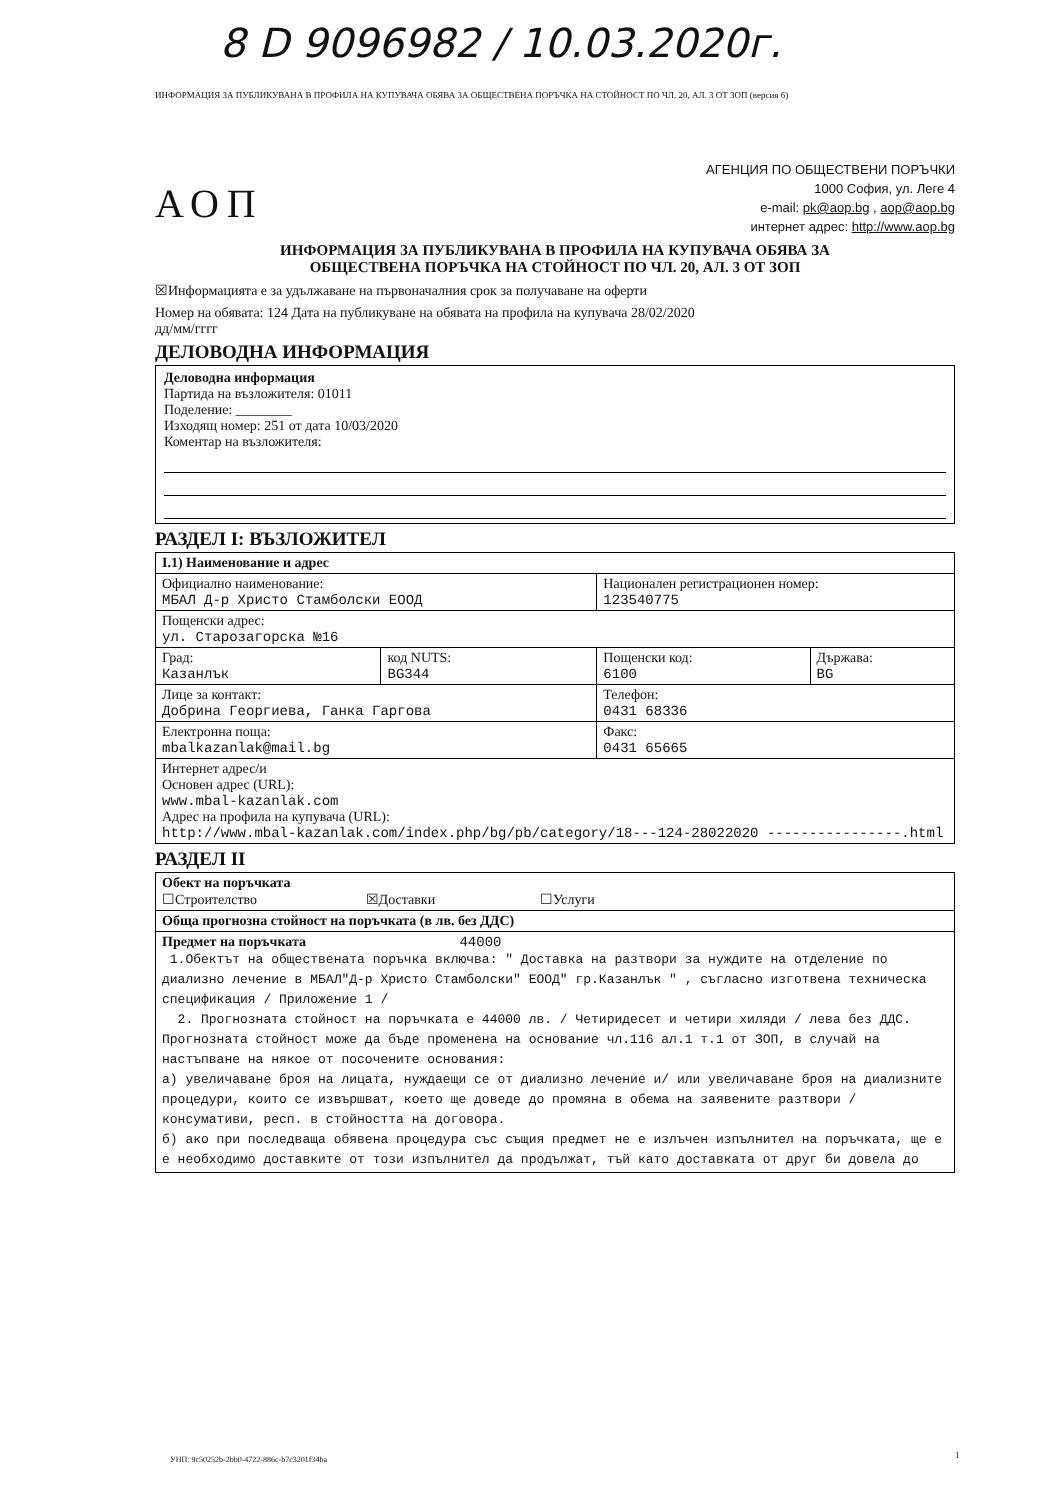8 D 9096982 / 10.03.2020г.
ИНФОРМАЦИЯ ЗА ПУБЛИКУВАНА В ПРОФИЛА НА КУПУВАЧА ОБЯВА ЗА ОБЩЕСТВЕНА ПОРЪЧКА НА СТОЙНОСТ ПО ЧЛ. 20, АЛ. 3 ОТ ЗОП (версия 6)
АОП
АГЕНЦИЯ ПО ОБЩЕСТВЕНИ ПОРЪЧКИ
1000 София, ул. Леге 4
e-mail: pk@aop.bg , aop@aop.bg
интернет адрес: http://www.aop.bg
ИНФОРМАЦИЯ ЗА ПУБЛИКУВАНА В ПРОФИЛА НА КУПУВАЧА ОБЯВА ЗА
ОБЩЕСТВЕНА ПОРЪЧКА НА СТОЙНОСТ ПО ЧЛ. 20, АЛ. 3 ОТ ЗОП
☒Информацията е за удължаване на първоначалния срок за получаване на оферти
Номер на обявата: 124 Дата на публикуване на обявата на профила на купувача 28/02/2020
дд/мм/гггг
ДЕЛОВОДНА ИНФОРМАЦИЯ
Деловодна информация
Партида на възложителя: 01011
Поделение: ________
Изходящ номер: 251 от дата 10/03/2020
Коментар на възложителя:
РАЗДЕЛ I: ВЪЗЛОЖИТЕЛ
| I.1) Наименование и адрес | | | |
| Официално наименование: МБАЛ Д-р Христо Стамболски ЕООД | | Национален регистрационен номер: 123540775 | |
| Пощенски адрес: ул. Старозагорска №16 | | | |
| Град: Казанлък | код NUTS: BG344 | Пощенски код: 6100 | Държава: BG |
| Лице за контакт: Добрина Георгиева, Ганка Гаргова | | Телефон: 0431 68336 | |
| Електронна поща: mbalkazanlak@mail.bg | | Факс: 0431 65665 | |
| Интернет адрес/и Основен адрес (URL): www.mbal-kazanlak.com Адрес на профила на купувача (URL): http://www.mbal-kazanlak.com/index.php/bg/pb/category/18---124-28022020 ----------------.html | | | |
РАЗДЕЛ II
| Обект на поръчката ☐Строителство ☒Доставки ☐Услуги |
| Обща прогнозна стойност на поръчката (в лв. без ДДС) |
| Предмет на поръчката 44000 1.Обектът на обществената поръчка включва: " Доставка на разтвори за нуждите на отделение по диализно лечение в МБАЛ"Д-р Христо Стамболски" ЕООД" гр.Казанлък " , съгласно изготвена техническа спецификация / Приложение 1 / 2. Прогнозната стойност на поръчката е 44000 лв. / Четиридесет и четири хиляди / лева без ДДС. Прогнозната стойност може да бъде променена на основание чл.116 ал.1 т.1 от ЗОП, в случай на настъпване на някое от посочените основания: а) увеличаване броя на лицата, нуждаещи се от диализно лечение и/ или увеличаване броя на диализните процедури, които се извършват, което ще доведе до промяна в обема на заявените разтвори / консумативи, респ. в стойността на договора. б) ако при последваща обявена процедура със същия предмет не е излъчен изпълнител на поръчката, ще е е необходимо доставките от този изпълнител да продължат, тъй като доставката от друг би довела до |
УНП: 9c50252b-2bb0-4722-886c-b7c3201f34ba
1